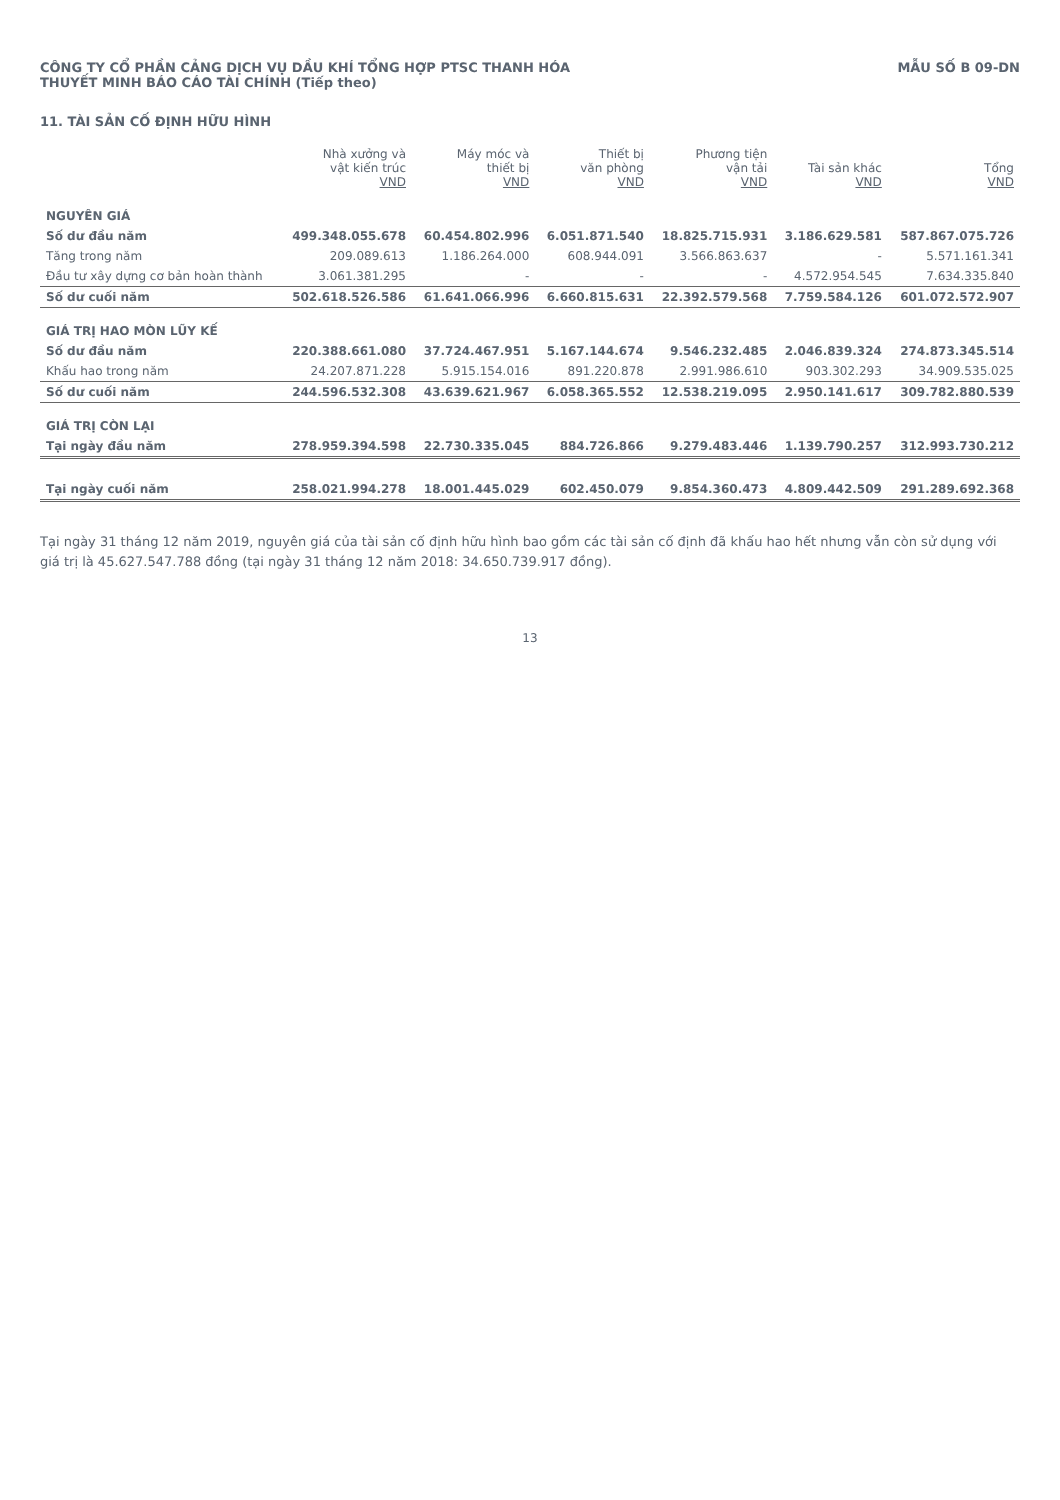CÔNG TY CỔ PHẦN CẢNG DỊCH VỤ DẦU KHÍ TỔNG HỢP PTSC THANH HÓA
THUYẾT MINH BÁO CÁO TÀI CHÍNH (Tiếp theo)
MẪU SỐ B 09-DN
11. TÀI SẢN CỐ ĐỊNH HỮU HÌNH
| | Nhà xưởng và vật kiến trúc VND | Máy móc và thiết bị VND | Thiết bị văn phòng VND | Phương tiện vận tải VND | Tài sản khác VND | Tổng VND |
| --- | --- | --- | --- | --- | --- | --- |
| NGUYÊN GIÁ | | | | | | |
| Số dư đầu năm | 499.348.055.678 | 60.454.802.996 | 6.051.871.540 | 18.825.715.931 | 3.186.629.581 | 587.867.075.726 |
| Tăng trong năm | 209.089.613 | 1.186.264.000 | 608.944.091 | 3.566.863.637 | - | 5.571.161.341 |
| Đầu tư xây dựng cơ bản hoàn thành | 3.061.381.295 | - | - | - | 4.572.954.545 | 7.634.335.840 |
| Số dư cuối năm | 502.618.526.586 | 61.641.066.996 | 6.660.815.631 | 22.392.579.568 | 7.759.584.126 | 601.072.572.907 |
| GIÁ TRỊ HAO MÒN LŨY KẾ | | | | | | |
| Số dư đầu năm | 220.388.661.080 | 37.724.467.951 | 5.167.144.674 | 9.546.232.485 | 2.046.839.324 | 274.873.345.514 |
| Khấu hao trong năm | 24.207.871.228 | 5.915.154.016 | 891.220.878 | 2.991.986.610 | 903.302.293 | 34.909.535.025 |
| Số dư cuối năm | 244.596.532.308 | 43.639.621.967 | 6.058.365.552 | 12.538.219.095 | 2.950.141.617 | 309.782.880.539 |
| GIÁ TRỊ CÒN LẠI | | | | | | |
| Tại ngày đầu năm | 278.959.394.598 | 22.730.335.045 | 884.726.866 | 9.279.483.446 | 1.139.790.257 | 312.993.730.212 |
| Tại ngày cuối năm | 258.021.994.278 | 18.001.445.029 | 602.450.079 | 9.854.360.473 | 4.809.442.509 | 291.289.692.368 |
Tại ngày 31 tháng 12 năm 2019, nguyên giá của tài sản cố định hữu hình bao gồm các tài sản cố định đã khấu hao hết nhưng vẫn còn sử dụng với giá trị là 45.627.547.788 đồng (tại ngày 31 tháng 12 năm 2018: 34.650.739.917 đồng).
13